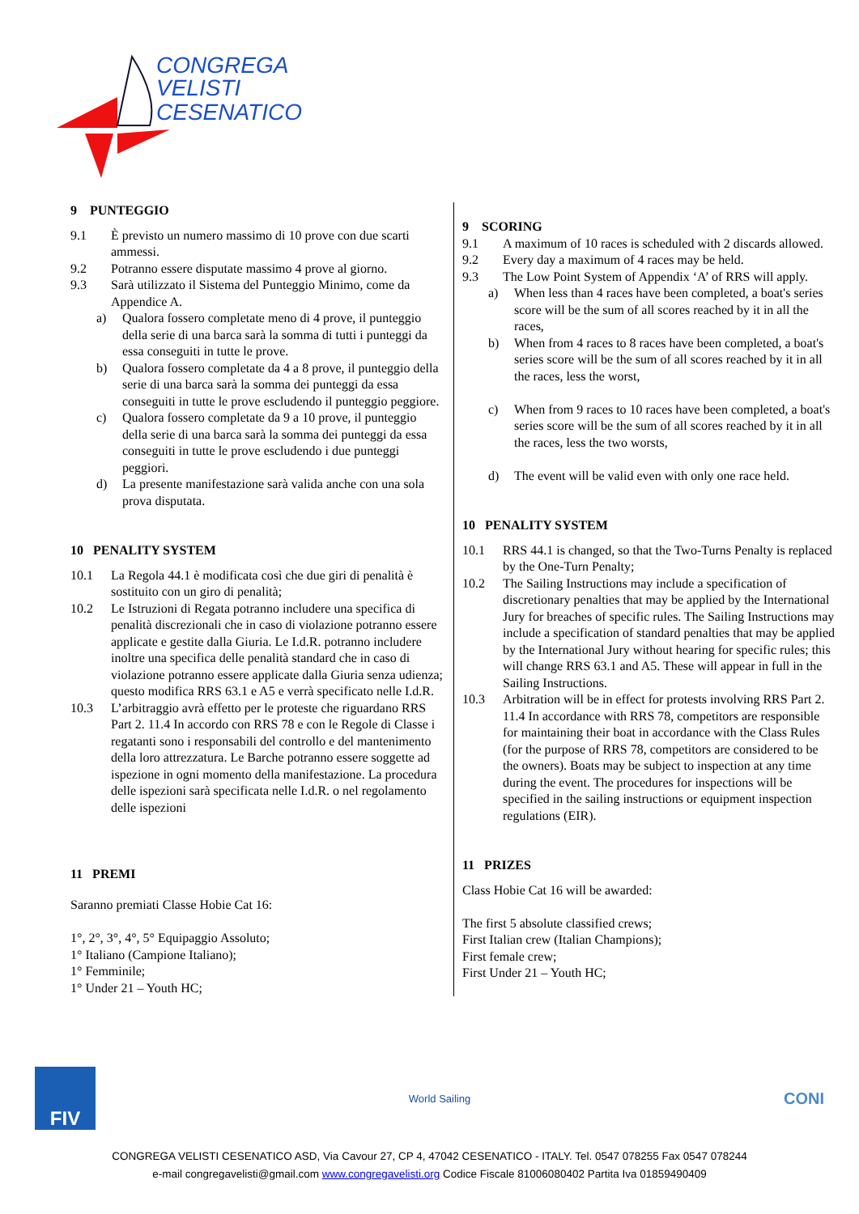CONGREGA
VELISTI
CESENATICO
9 PUNTEGGIO
9.1 È previsto un numero massimo di 10 prove con due scarti ammessi.
9.2 Potranno essere disputate massimo 4 prove al giorno.
9.3 Sarà utilizzato il Sistema del Punteggio Minimo, come da Appendice A.
a) Qualora fossero completate meno di 4 prove, il punteggio della serie di una barca sarà la somma di tutti i punteggi da essa conseguiti in tutte le prove.
b) Qualora fossero completate da 4 a 8 prove, il punteggio della serie di una barca sarà la somma dei punteggi da essa conseguiti in tutte le prove escludendo il punteggio peggiore.
c) Qualora fossero completate da 9 a 10 prove, il punteggio della serie di una barca sarà la somma dei punteggi da essa conseguiti in tutte le prove escludendo i due punteggi peggiori.
d) La presente manifestazione sarà valida anche con una sola prova disputata.
10 PENALITY SYSTEM
10.1 La Regola 44.1 è modificata così che due giri di penalità è sostituito con un giro di penalità;
10.2 Le Istruzioni di Regata potranno includere una specifica di penalità discrezionali che in caso di violazione potranno essere applicate e gestite dalla Giuria. Le I.d.R. potranno includere inoltre una specifica delle penalità standard che in caso di violazione potranno essere applicate dalla Giuria senza udienza; questo modifica RRS 63.1 e A5 e verrà specificato nelle I.d.R.
10.3 L’arbitraggio avrà effetto per le proteste che riguardano RRS Part 2. 11.4 In accordo con RRS 78 e con le Regole di Classe i regatanti sono i responsabili del controllo e del mantenimento della loro attrezzatura. Le Barche potranno essere soggette ad ispezione in ogni momento della manifestazione. La procedura delle ispezioni sarà specificata nelle I.d.R. o nel regolamento delle ispezioni
11 PREMI
Saranno premiati Classe Hobie Cat 16:
1°, 2°, 3°, 4°, 5° Equipaggio Assoluto;
1° Italiano (Campione Italiano);
1° Femminile;
1° Under 21 – Youth HC;
9 SCORING
9.1 A maximum of 10 races is scheduled with 2 discards allowed.
9.2 Every day a maximum of 4 races may be held.
9.3 The Low Point System of Appendix ‘A’ of RRS will apply.
a) When less than 4 races have been completed, a boat's series score will be the sum of all scores reached by it in all the races,
b) When from 4 races to 8 races have been completed, a boat's series score will be the sum of all scores reached by it in all the races, less the worst,
c) When from 9 races to 10 races have been completed, a boat's series score will be the sum of all scores reached by it in all the races, less the two worsts,
d) The event will be valid even with only one race held.
10 PENALITY SYSTEM
10.1 RRS 44.1 is changed, so that the Two-Turns Penalty is replaced by the One-Turn Penalty;
10.2 The Sailing Instructions may include a specification of discretionary penalties that may be applied by the International Jury for breaches of specific rules. The Sailing Instructions may include a specification of standard penalties that may be applied by the International Jury without hearing for specific rules; this will change RRS 63.1 and A5. These will appear in full in the Sailing Instructions.
10.3 Arbitration will be in effect for protests involving RRS Part 2. 11.4 In accordance with RRS 78, competitors are responsible for maintaining their boat in accordance with the Class Rules (for the purpose of RRS 78, competitors are considered to be the owners). Boats may be subject to inspection at any time during the event. The procedures for inspections will be specified in the sailing instructions or equipment inspection regulations (EIR).
11 PRIZES
Class Hobie Cat 16 will be awarded:
The first 5 absolute classified crews;
First Italian crew (Italian Champions);
First female crew;
First Under 21 – Youth HC;
FIV
World Sailing
CONI
CONGREGA VELISTI CESENATICO ASD, Via Cavour 27, CP 4, 47042 CESENATICO - ITALY. Tel. 0547 078255 Fax 0547 078244
e-mail congregavelisti@gmail.com www.congregavelisti.org Codice Fiscale 81006080402 Partita Iva 01859490409